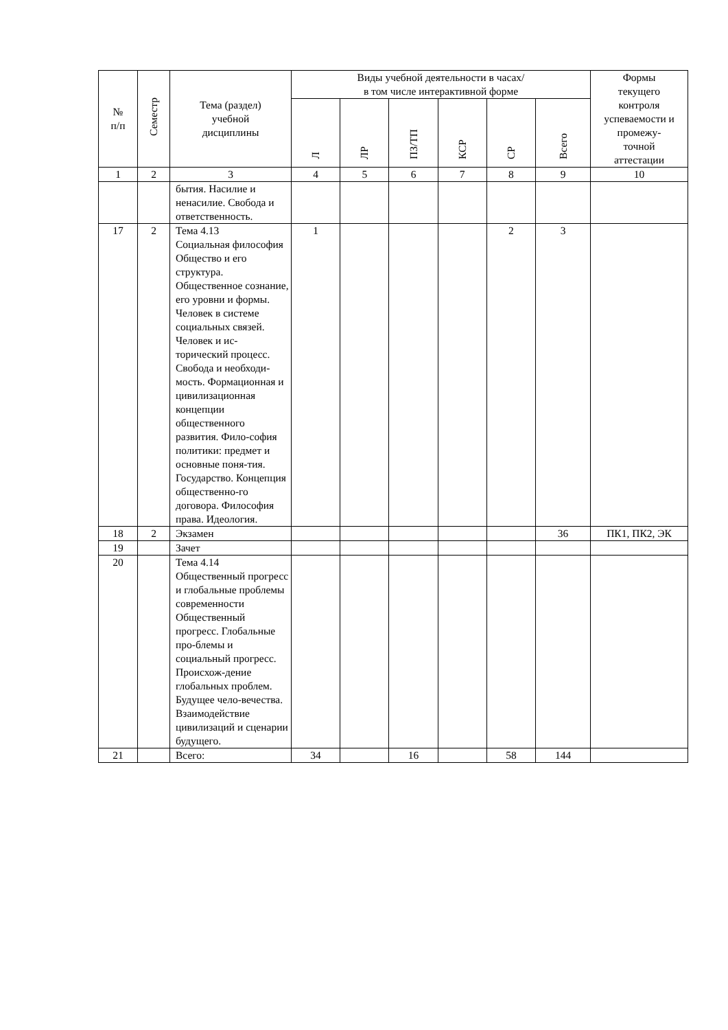| № п/п | Семестр | Тема (раздел) учебной дисциплины | Виды учебной деятельности в часах/ в том числе интерактивной форме | | | | | | Формы текущего контроля успеваемости и промежу- точной аттестации |
| --- | --- | --- | --- | --- | --- | --- | --- | --- | --- |
| | | | Л | ЛР | ПЗ/ТП | КСР | СР | Всего | |
| 1 | 2 | 3 | 4 | 5 | 6 | 7 | 8 | 9 | 10 |
| | | бытия. Насилие и ненасилие. Свобода и ответственность. | | | | | | | |
| 17 | 2 | Тема 4.13 Социальная философия Общество и его структура. Общественное сознание, его уровни и формы. Человек в системе социальных связей. Человек и ис-торический процесс. Свобода и необходи-мость. Формационная и цивилизационная концепции общественного развития. Фило-софия политики: предмет и основные поня-тия. Государство. Концепция общественно-го договора. Философия права. Идеология. | 1 | | | | 2 | 3 | |
| 18 | 2 | Экзамен | | | | | | 36 | ПК1, ПК2, ЭК |
| 19 | | Зачет | | | | | | | |
| 20 | | Тема 4.14 Общественный прогресс и глобальные проблемы современности Общественный прогресс. Глобальные про-блемы и социальный прогресс. Происхож-дение глобальных проблем. Будущее чело-вечества. Взаимодействие цивилизаций и сценарии будущего. | | | | | | | |
| 21 | | Всего: | 34 | | 16 | | 58 | 144 | |